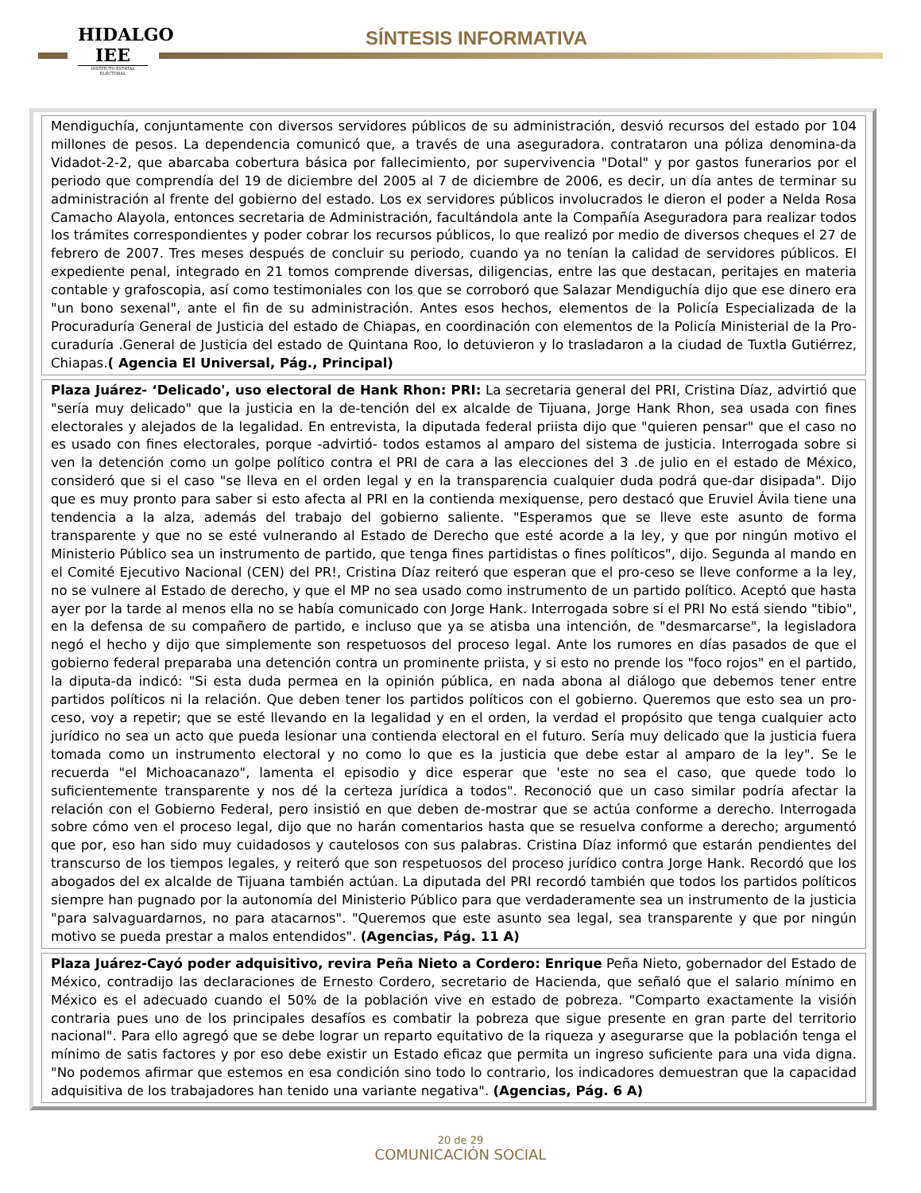HIDALGO
IEE
INSTITUTO ESTATAL ELECTORAL
SÍNTESIS INFORMATIVA
Mendiguchía, conjuntamente con diversos servidores públicos de su administración, desvió recursos del estado por 104 millones de pesos. La dependencia comunicó que, a través de una aseguradora. contrataron una póliza denomina-da Vidadot-2-2, que abarcaba cobertura básica por fallecimiento, por supervivencia "Dotal" y por gastos funerarios por el periodo que comprendía del 19 de diciembre del 2005 al 7 de diciembre de 2006, es decir, un día antes de terminar su administración al frente del gobierno del estado. Los ex servidores públicos involucrados le dieron el poder a Nelda Rosa Camacho Alayola, entonces secretaria de Administración, facultándola ante la Compañía Aseguradora para realizar todos los trámites correspondientes y poder cobrar los recursos públicos, lo que realizó por medio de diversos cheques el 27 de febrero de 2007. Tres meses después de concluir su periodo, cuando ya no tenían la calidad de servidores públicos. El expediente penal, integrado en 21 tomos comprende diversas, diligencias, entre las que destacan, peritajes en materia contable y grafoscopia, así como testimoniales con los que se corroboró que Salazar Mendiguchía dijo que ese dinero era "un bono sexenal", ante el fin de su administración. Antes esos hechos, elementos de la Policía Especializada de la Procuraduría General de Justicia del estado de Chiapas, en coordinación con elementos de la Policía Ministerial de la Pro-curaduría .General de Justicia del estado de Quintana Roo, lo detuvieron y lo trasladaron a la ciudad de Tuxtla Gutiérrez, Chiapas.( Agencia El Universal, Pág., Principal)
Plaza Juárez- ‘Delicado', uso electoral de Hank Rhon: PRI: La secretaria general del PRI, Cristina Díaz, advirtió que "sería muy delicado" que la justicia en la de-tención del ex alcalde de Tijuana, Jorge Hank Rhon, sea usada con fines electorales y alejados de la legalidad. En entrevista, la diputada federal priista dijo que "quieren pensar" que el caso no es usado con fines electorales, porque -advirtió- todos estamos al amparo del sistema de justicia. Interrogada sobre si ven la detención como un golpe político contra el PRI de cara a las elecciones del 3 .de julio en el estado de México, consideró que si el caso "se lleva en el orden legal y en la transparencia cualquier duda podrá que-dar disipada". Dijo que es muy pronto para saber si esto afecta al PRI en la contienda mexiquense, pero destacó que Eruviel Ávila tiene una tendencia a la alza, además del trabajo del gobierno saliente. "Esperamos que se lleve este asunto de forma transparente y que no se esté vulnerando al Estado de Derecho que esté acorde a la ley, y que por ningún motivo el Ministerio Público sea un instrumento de partido, que tenga fines partidistas o fines políticos", dijo. Segunda al mando en el Comité Ejecutivo Nacional (CEN) del PR!, Cristina Díaz reiteró que esperan que el pro-ceso se lleve conforme a la ley, no se vulnere al Estado de derecho, y que el MP no sea usado como instrumento de un partido político. Aceptó que hasta ayer por la tarde al menos ella no se había comunicado con Jorge Hank. Interrogada sobre si el PRI No está siendo "tibio", en la defensa de su compañero de partido, e incluso que ya se atisba una intención, de "desmarcarse", la legisladora negó el hecho y dijo que simplemente son respetuosos del proceso legal. Ante los rumores en días pasados de que el gobierno federal preparaba una detención contra un prominente priista, y si esto no prende los "foco rojos" en el partido, la diputa-da indicó: "Si esta duda permea en la opinión pública, en nada abona al diálogo que debemos tener entre partidos políticos ni la relación. Que deben tener los partidos políticos con el gobierno. Queremos que esto sea un pro-ceso, voy a repetir; que se esté llevando en la legalidad y en el orden, la verdad el propósito que tenga cualquier acto jurídico no sea un acto que pueda lesionar una contienda electoral en el futuro. Sería muy delicado que la justicia fuera tomada como un instrumento electoral y no como lo que es la justicia que debe estar al amparo de la ley". Se le recuerda "el Michoacanazo", lamenta el episodio y dice esperar que 'este no sea el caso, que quede todo lo suficientemente transparente y nos dé la certeza jurídica a todos". Reconoció que un caso similar podría afectar la relación con el Gobierno Federal, pero insistió en que deben de-mostrar que se actúa conforme a derecho. Interrogada sobre cómo ven el proceso legal, dijo que no harán comentarios hasta que se resuelva conforme a derecho; argumentó que por, eso han sido muy cuidadosos y cautelosos con sus palabras. Cristina Díaz informó que estarán pendientes del transcurso de los tiempos legales, y reiteró que son respetuosos del proceso jurídico contra Jorge Hank. Recordó que los abogados del ex alcalde de Tijuana también actúan. La diputada del PRI recordó también que todos los partidos políticos siempre han pugnado por la autonomía del Ministerio Público para que verdaderamente sea un instrumento de la justicia "para salvaguardarnos, no para atacarnos". "Queremos que este asunto sea legal, sea transparente y que por ningún motivo se pueda prestar a malos entendidos". (Agencias, Pág. 11 A)
Plaza Juárez-Cayó poder adquisitivo, revira Peña Nieto a Cordero: Enrique Peña Nieto, gobernador del Estado de México, contradijo las declaraciones de Ernesto Cordero, secretario de Hacienda, que señaló que el salario mínimo en México es el adecuado cuando el 50% de la población vive en estado de pobreza. "Comparto exactamente la visión contraria pues uno de los principales desafíos es combatir la pobreza que sigue presente en gran parte del territorio nacional". Para ello agregó que se debe lograr un reparto equitativo de la riqueza y asegurarse que la población tenga el mínimo de satis factores y por eso debe existir un Estado eficaz que permita un ingreso suficiente para una vida digna. "No podemos afirmar que estemos en esa condición sino todo lo contrario, los indicadores demuestran que la capacidad adquisitiva de los trabajadores han tenido una variante negativa". (Agencias, Pág. 6 A)
20 de 29
COMUNICACIÓN SOCIAL